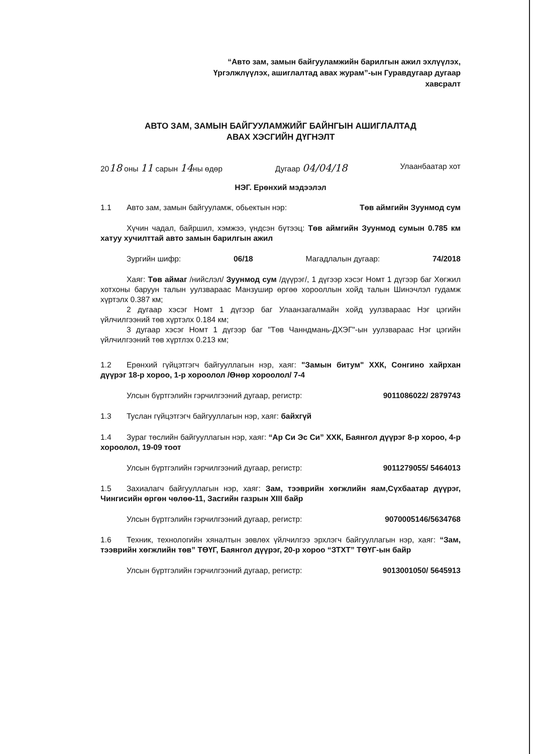“Авто зам, замын байгууламжийн барилгын ажил эхлүүлэх, Үргэлжлүүлэх, ашиглалтад авах журам”-ын Гуравдугаар дугаар хавсралт
АВТО ЗАМ, ЗАМЫН БАЙГУУЛАМЖИЙГ БАЙНГЫН АШИГЛАЛТАД
АВАХ ХЭСГИЙН ДҮГНЭЛТ
2018 оны 11 сарын 14ны өдөр Дугаар 04/04/18 Улаанбаатар хот
НЭГ. Ерөнхий мэдээлэл
1.1 Авто зам, замын байгууламж, обьектын нэр: Төв аймгийн Зуунмод сум
Хүчин чадал, байршил, хэмжээ, үндсэн бүтээц: Төв аймгийн Зуунмод сумын 0.785 км хатуу хучилттай авто замын барилгын ажил
Зургийн шифр: 06/18 Магадлалын дугаар: 74/2018
Хаяг: Төв аймаг /нийслэл/ Зуунмод сум /дүүрэг/, 1 дүгээр хэсэг Номт 1 дүгээр баг Хөгжил хотхоны баруун талын уулзвараас Манзушир өргөө хорооллын хойд талын Шинэчлэл гудамж хүртэлх 0.387 км;
2 дугаар хэсэг Номт 1 дүгээр баг Улаанзагалмайн хойд уулзвараас Нэг цэгийн үйлчилгээний төв хүртэлх 0.184 км;
3 дугаар хэсэг Номт 1 дүгээр баг "Төв Чанндмань-ДХЭГ"-ын уулзвараас Нэг цэгийн үйлчилгээний төв хүртлэх 0.213 км;
1.2 Ерөнхий гүйцэтгэгч байгууллагын нэр, хаяг: "Замын битум" ХХК, Сонгино хайрхан дүүрэг 18-р хороо, 1-р хороолол /Өнөр хороолол/ 7-4
Улсын бүртгэлийн гэрчилгээний дугаар, регистр: 9011086022/ 2879743
1.3 Туслан гүйцэтгэгч байгууллагын нэр, хаяг: байхгүй
1.4 Зураг төслийн байгууллагын нэр, хаяг: “Ар Си Эс Си” ХХК, Баянгол дүүрэг 8-р хороо, 4-р хороолол, 19-09 тоот
Улсын бүртгэлийн гэрчилгээний дугаар, регистр: 9011279055/ 5464013
1.5 Захиалагч байгууллагын нэр, хаяг: Зам, тээврийн хөгжлийн яам,Сүхбаатар дүүрэг, Чингисийн өргөн чөлөө-11, Засгийн газрын XIII байр
Улсын бүртгэлийн гэрчилгээний дугаар, регистр: 9070005146/5634768
1.6 Техник, технологийн хяналтын зөвлөх үйлчилгээ эрхлэгч байгууллагын нэр, хаяг: “Зам, тээврийн хөгжлийн төв” ТӨҮГ, Баянгол дүүрэг, 20-р хороо “ЗТХТ” ТӨҮГ-ын байр
Улсын бүртгэлийн гэрчилгээний дугаар, регистр: 9013001050/ 5645913